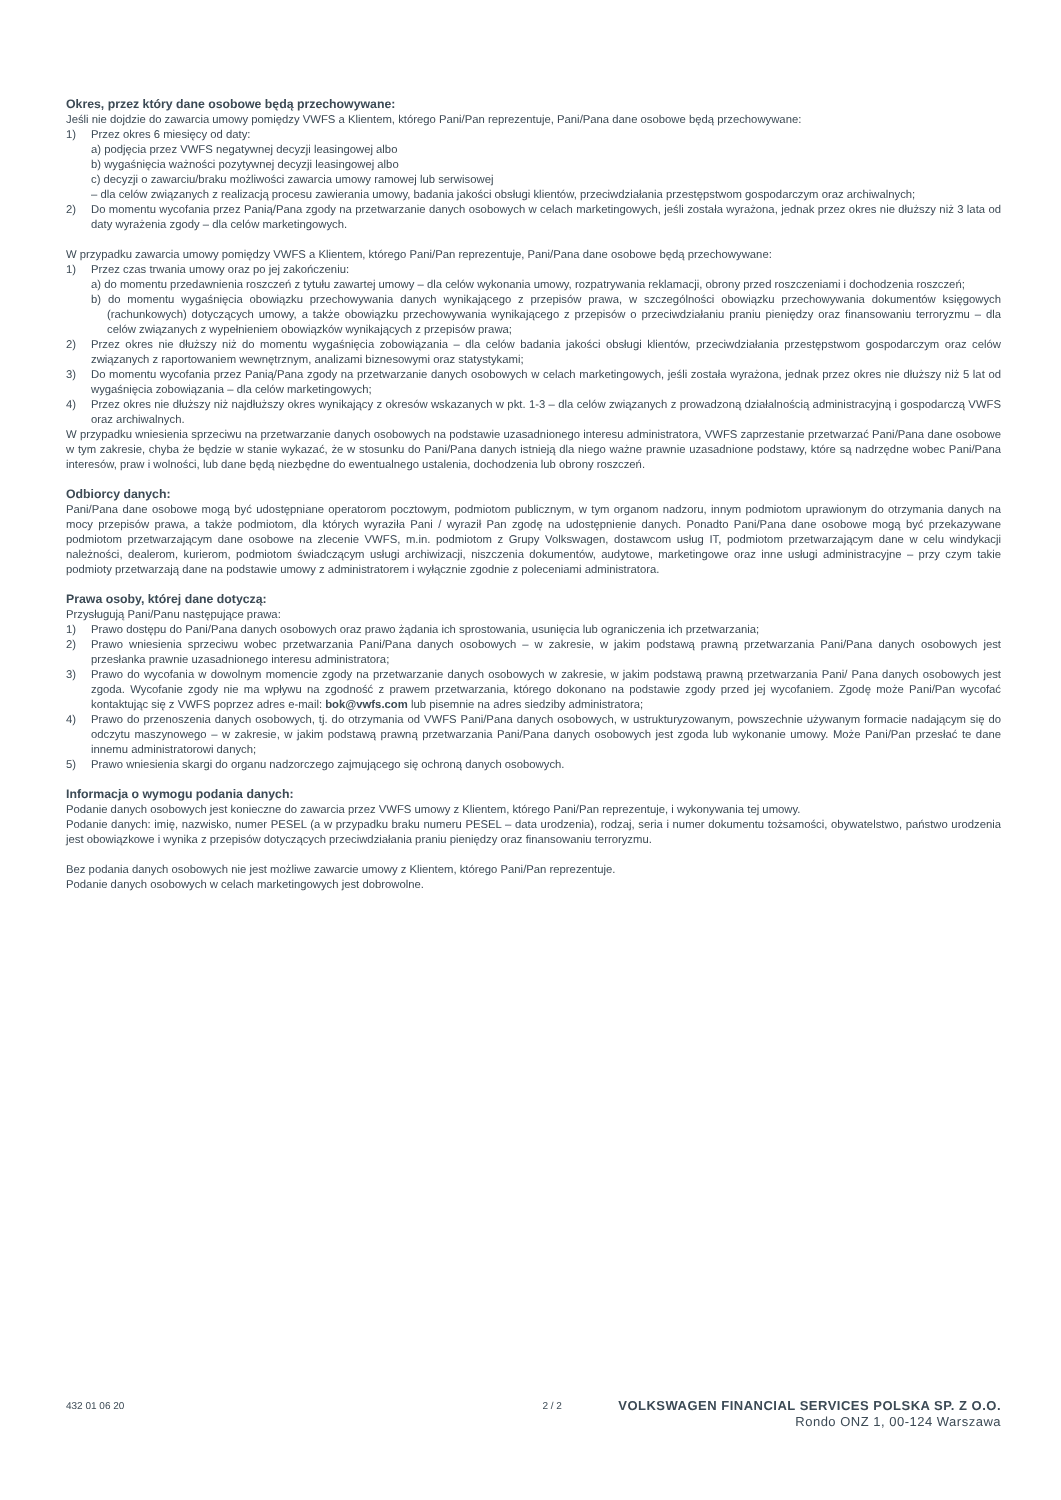Okres, przez który dane osobowe będą przechowywane:
Jeśli nie dojdzie do zawarcia umowy pomiędzy VWFS a Klientem, którego Pani/Pan reprezentuje, Pani/Pana dane osobowe będą przechowywane:
1) Przez okres 6 miesięcy od daty:
a) podjęcia przez VWFS negatywnej decyzji leasingowej albo
b) wygaśnięcia ważności pozytywnej decyzji leasingowej albo
c) decyzji o zawarciu/braku możliwości zawarcia umowy ramowej lub serwisowej
– dla celów związanych z realizacją procesu zawierania umowy, badania jakości obsługi klientów, przeciwdziałania przestępstwom gospodarczym oraz archiwalnych;
2) Do momentu wycofania przez Panią/Pana zgody na przetwarzanie danych osobowych w celach marketingowych, jeśli została wyrażona, jednak przez okres nie dłuższy niż 3 lata od daty wyrażenia zgody – dla celów marketingowych.
W przypadku zawarcia umowy pomiędzy VWFS a Klientem, którego Pani/Pan reprezentuje, Pani/Pana dane osobowe będą przechowywane:
1) Przez czas trwania umowy oraz po jej zakończeniu:
a) do momentu przedawnienia roszczeń z tytułu zawartej umowy – dla celów wykonania umowy, rozpatrywania reklamacji, obrony przed roszczeniami i dochodzenia roszczeń;
b) do momentu wygaśnięcia obowiązku przechowywania danych wynikającego z przepisów prawa, w szczególności obowiązku przechowywania dokumentów księgowych (rachunkowych) dotyczących umowy, a także obowiązku przechowywania wynikającego z przepisów o przeciwdziałaniu praniu pieniędzy oraz finansowaniu terroryzmu – dla celów związanych z wypełnieniem obowiązków wynikających z przepisów prawa;
2) Przez okres nie dłuższy niż do momentu wygaśnięcia zobowiązania – dla celów badania jakości obsługi klientów, przeciwdziałania przestępstwom gospodarczym oraz celów związanych z raportowaniem wewnętrznym, analizami biznesowymi oraz statystykami;
3) Do momentu wycofania przez Panią/Pana zgody na przetwarzanie danych osobowych w celach marketingowych, jeśli została wyrażona, jednak przez okres nie dłuższy niż 5 lat od wygaśnięcia zobowiązania – dla celów marketingowych;
4) Przez okres nie dłuższy niż najdłuższy okres wynikający z okresów wskazanych w pkt. 1-3 – dla celów związanych z prowadzoną działalnością administracyjną i gospodarczą VWFS oraz archiwalnych.
W przypadku wniesienia sprzeciwu na przetwarzanie danych osobowych na podstawie uzasadnionego interesu administratora, VWFS zaprzestanie przetwarzać Pani/Pana dane osobowe w tym zakresie, chyba że będzie w stanie wykazać, że w stosunku do Pani/Pana danych istnieją dla niego ważne prawnie uzasadnione podstawy, które są nadrzędne wobec Pani/Pana interesów, praw i wolności, lub dane będą niezbędne do ewentualnego ustalenia, dochodzenia lub obrony roszczeń.
Odbiorcy danych:
Pani/Pana dane osobowe mogą być udostępniane operatorom pocztowym, podmiotom publicznym, w tym organom nadzoru, innym podmiotom uprawionym do otrzymania danych na mocy przepisów prawa, a także podmiotom, dla których wyraziła Pani / wyraził Pan zgodę na udostępnienie danych. Ponadto Pani/Pana dane osobowe mogą być przekazywane podmiotom przetwarzającym dane osobowe na zlecenie VWFS, m.in. podmiotom z Grupy Volkswagen, dostawcom usług IT, podmiotom przetwarzającym dane w celu windykacji należności, dealerom, kurierom, podmiotom świadczącym usługi archiwizacji, niszczenia dokumentów, audytowe, marketingowe oraz inne usługi administracyjne – przy czym takie podmioty przetwarzają dane na podstawie umowy z administratorem i wyłącznie zgodnie z poleceniami administratora.
Prawa osoby, której dane dotyczą:
Przysługują Pani/Panu następujące prawa:
1) Prawo dostępu do Pani/Pana danych osobowych oraz prawo żądania ich sprostowania, usunięcia lub ograniczenia ich przetwarzania;
2) Prawo wniesienia sprzeciwu wobec przetwarzania Pani/Pana danych osobowych – w zakresie, w jakim podstawą prawną przetwarzania Pani/Pana danych osobowych jest przesłanka prawnie uzasadnionego interesu administratora;
3) Prawo do wycofania w dowolnym momencie zgody na przetwarzanie danych osobowych w zakresie, w jakim podstawą prawną przetwarzania Pani/ Pana danych osobowych jest zgoda. Wycofanie zgody nie ma wpływu na zgodność z prawem przetwarzania, którego dokonano na podstawie zgody przed jej wycofaniem. Zgodę może Pani/Pan wycofać kontaktując się z VWFS poprzez adres e-mail: bok@vwfs.com lub pisemnie na adres siedziby administratora;
4) Prawo do przenoszenia danych osobowych, tj. do otrzymania od VWFS Pani/Pana danych osobowych, w ustrukturyzowanym, powszechnie używanym formacie nadającym się do odczytu maszynowego – w zakresie, w jakim podstawą prawną przetwarzania Pani/Pana danych osobowych jest zgoda lub wykonanie umowy. Może Pani/Pan przesłać te dane innemu administratorowi danych;
5) Prawo wniesienia skargi do organu nadzorczego zajmującego się ochroną danych osobowych.
Informacja o wymogu podania danych:
Podanie danych osobowych jest konieczne do zawarcia przez VWFS umowy z Klientem, którego Pani/Pan reprezentuje, i wykonywania tej umowy.
Podanie danych: imię, nazwisko, numer PESEL (a w przypadku braku numeru PESEL – data urodzenia), rodzaj, seria i numer dokumentu tożsamości, obywatelstwo, państwo urodzenia jest obowiązkowe i wynika z przepisów dotyczących przeciwdziałania praniu pieniędzy oraz finansowaniu terroryzmu.
Bez podania danych osobowych nie jest możliwe zawarcie umowy z Klientem, którego Pani/Pan reprezentuje.
Podanie danych osobowych w celach marketingowych jest dobrowolne.
432 01 06 20 2 / 2
VOLKSWAGEN FINANCIAL SERVICES POLSKA SP. Z O.O.
Rondo ONZ 1, 00-124 Warszawa